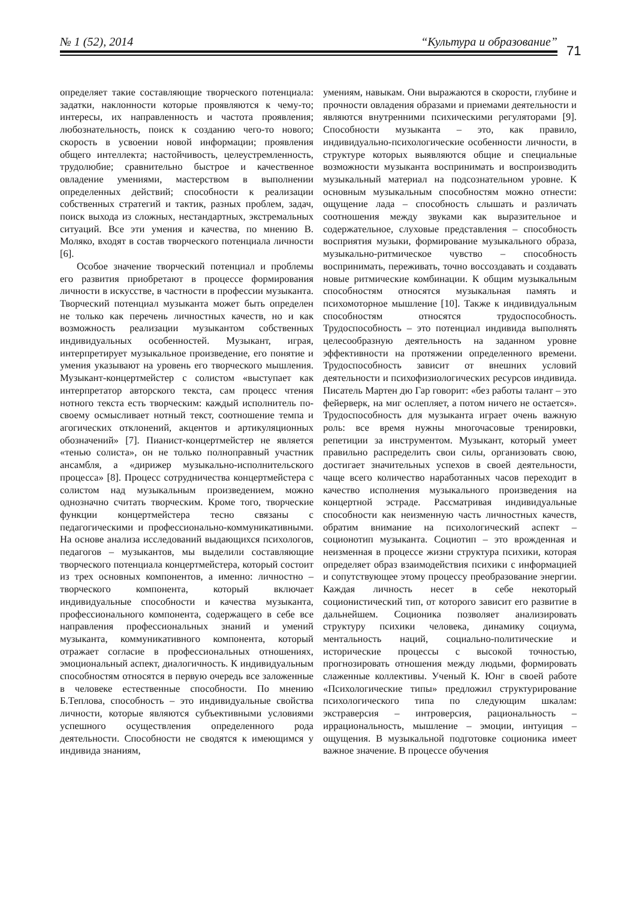№ 1 (52), 2014 “Культура и образование”
71
определяет такие составляющие творческого потенциала: задатки, наклонности которые проявляются к чему-то; интересы, их направленность и частота проявления; любознательность, поиск к созданию чего-то нового; скорость в усвоении новой информации; проявления общего интеллекта; настойчивость, целеустремленность, трудолюбие; сравнительно быстрое и качественное овладение умениями, мастерством в выполнении определенных действий; способности к реализации собственных стратегий и тактик, разных проблем, задач, поиск выхода из сложных, нестандартных, экстремальных ситуаций. Все эти умения и качества, по мнению В. Моляко, входят в состав творческого потенциала личности [6].
Особое значение творческий потенциал и проблемы его развития приобретают в процессе формирования личности в искусстве, в частности в профессии музыканта. Творческий потенциал музыканта может быть определен не только как перечень личностных качеств, но и как возможность реализации музыкантом собственных индивидуальных особенностей. Музыкант, играя, интерпретирует музыкальное произведение, его понятие и умения указывают на уровень его творческого мышления. Музыкант-концертмейстер с солистом «выступает как интерпретатор авторского текста, сам процесс чтения нотного текста есть творческим: каждый исполнитель по-своему осмысливает нотный текст, соотношение темпа и агогических отклонений, акцентов и артикуляционных обозначений» [7]. Пианист-концертмейстер не является «тенью солиста», он не только полноправный участник ансамбля, а «дирижер музыкально-исполнительского процесса» [8]. Процесс сотрудничества концертмейстера с солистом над музыкальным произведением, можно однозначно считать творческим. Кроме того, творческие функции концертмейстера тесно связаны с педагогическими и профессионально-коммуникативными. На основе анализа исследований выдающихся психологов, педагогов – музыкантов, мы выделили составляющие творческого потенциала концертмейстера, который состоит из трех основных компонентов, а именно: личностно – творческого компонента, который включает индивидуальные способности и качества музыканта, профессионального компонента, содержащего в себе все направления профессиональных знаний и умений музыканта, коммуникативного компонента, который отражает согласие в профессиональных отношениях, эмоциональный аспект, диалогичность. К индивидуальным способностям относятся в первую очередь все заложенные в человеке естественные способности. По мнению Б.Теплова, способность – это индивидуальные свойства личности, которые являются субъективными условиями успешного осуществления определенного рода деятельности. Способности не сводятся к имеющимся у индивида знаниям,
умениям, навыкам. Они выражаются в скорости, глубине и прочности овладения образами и приемами деятельности и являются внутренними психическими регуляторами [9]. Способности музыканта – это, как правило, индивидуально-психологические особенности личности, в структуре которых выявляются общие и специальные возможности музыканта воспринимать и воспроизводить музыкальный материал на подсознательном уровне. К основным музыкальным способностям можно отнести: ощущение лада – способность слышать и различать соотношения между звуками как выразительное и содержательное, слуховые представления – способность восприятия музыки, формирование музыкального образа, музыкально-ритмическое чувство – способность воспринимать, переживать, точно воссоздавать и создавать новые ритмические комбинации. К общим музыкальным способностям относятся музыкальная память и психомоторное мышление [10]. Также к индивидуальным способностям относятся трудоспособность. Трудоспособность – это потенциал индивида выполнять целесообразную деятельность на заданном уровне эффективности на протяжении определенного времени. Трудоспособность зависит от внешних условий деятельности и психофизиологических ресурсов индивида. Писатель Мартен дю Гар говорит: «без работы талант – это фейерверк, на миг ослепляет, а потом ничего не остается». Трудоспособность для музыканта играет очень важную роль: все время нужны многочасовые тренировки, репетиции за инструментом. Музыкант, который умеет правильно распределить свои силы, организовать свою, достигает значительных успехов в своей деятельности, чаще всего количество наработанных часов переходит в качество исполнения музыкального произведения на концертной эстраде. Рассматривая индивидуальные способности как неизменную часть личностных качеств, обратим внимание на психологический аспект – соционотип музыканта. Социотип – это врожденная и неизменная в процессе жизни структура психики, которая определяет образ взаимодействия психики с информацией и сопутствующее этому процессу преобразование энергии. Каждая личность несет в себе некоторый соционистический тип, от которого зависит его развитие в дальнейшем. Соционика позволяет анализировать структуру психики человека, динамику социума, ментальность наций, социально-политические и исторические процессы с высокой точностью, прогнозировать отношения между людьми, формировать слаженные коллективы. Ученый К. Юнг в своей работе «Психологические типы» предложил структурирование психологического типа по следующим шкалам: экстраверсия – интроверсия, рациональность – иррациональность, мышление – эмоции, интуиция – ощущения. В музыкальной подготовке соционика имеет важное значение. В процессе обучения